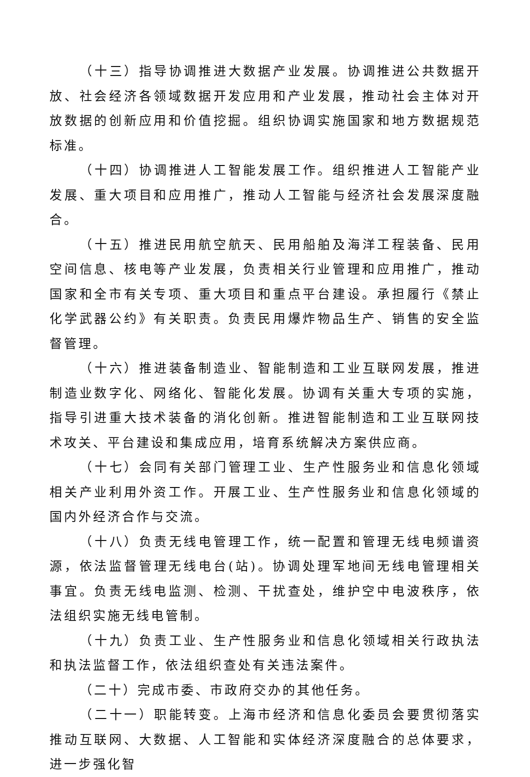（十三）指导协调推进大数据产业发展。协调推进公共数据开放、社会经济各领域数据开发应用和产业发展，推动社会主体对开放数据的创新应用和价值挖掘。组织协调实施国家和地方数据规范标准。
（十四）协调推进人工智能发展工作。组织推进人工智能产业发展、重大项目和应用推广，推动人工智能与经济社会发展深度融合。
（十五）推进民用航空航天、民用船舶及海洋工程装备、民用空间信息、核电等产业发展，负责相关行业管理和应用推广，推动国家和全市有关专项、重大项目和重点平台建设。承担履行《禁止化学武器公约》有关职责。负责民用爆炸物品生产、销售的安全监督管理。
（十六）推进装备制造业、智能制造和工业互联网发展，推进制造业数字化、网络化、智能化发展。协调有关重大专项的实施，指导引进重大技术装备的消化创新。推进智能制造和工业互联网技术攻关、平台建设和集成应用，培育系统解决方案供应商。
（十七）会同有关部门管理工业、生产性服务业和信息化领域相关产业利用外资工作。开展工业、生产性服务业和信息化领域的国内外经济合作与交流。
（十八）负责无线电管理工作，统一配置和管理无线电频谱资源，依法监督管理无线电台(站)。协调处理军地间无线电管理相关事宜。负责无线电监测、检测、干扰查处，维护空中电波秩序，依法组织实施无线电管制。
（十九）负责工业、生产性服务业和信息化领域相关行政执法和执法监督工作，依法组织查处有关违法案件。
（二十）完成市委、市政府交办的其他任务。
（二十一）职能转变。上海市经济和信息化委员会要贯彻落实推动互联网、大数据、人工智能和实体经济深度融合的总体要求，进一步强化智